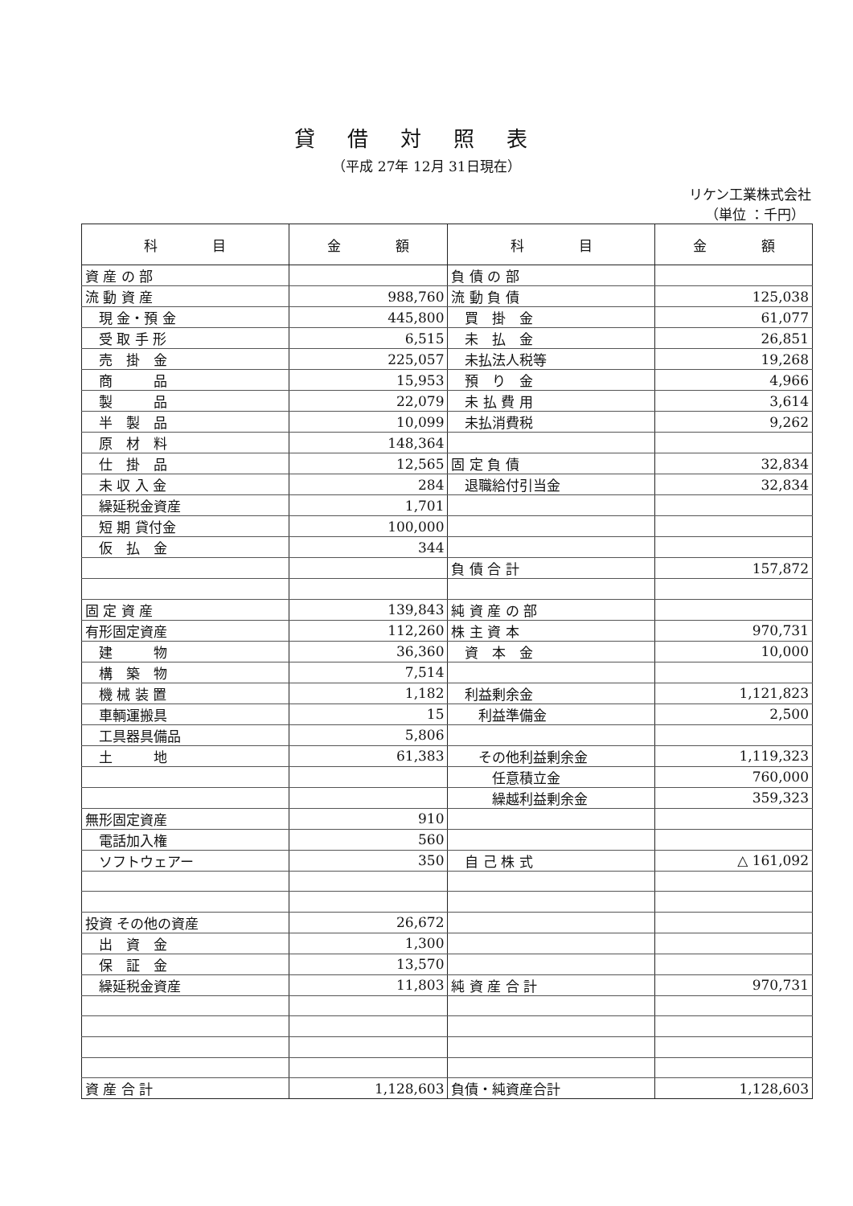貸借対照表
（平成 27年 12月 31日現在）
リケン工業株式会社
（単位 ：千円）
| 科 目 | 金 額 | 科 目 | 金 額 |
| --- | --- | --- | --- |
| 資 産 の 部 | | 負 債 の 部 | |
| 流 動 資 産 | 988,760 | 流 動 負 債 | 125,038 |
| 現 金・預 金 | 445,800 | 買 掛 金 | 61,077 |
| 受 取 手 形 | 6,515 | 未 払 金 | 26,851 |
| 売 掛 金 | 225,057 | 未払法人税等 | 19,268 |
| 商 品 | 15,953 | 預 り 金 | 4,966 |
| 製 品 | 22,079 | 未 払 費 用 | 3,614 |
| 半 製 品 | 10,099 | 未払消費税 | 9,262 |
| 原 材 料 | 148,364 | | |
| 仕 掛 品 | 12,565 | 固 定 負 債 | 32,834 |
| 未 収 入 金 | 284 | 退職給付引当金 | 32,834 |
| 繰延税金資産 | 1,701 | | |
| 短 期 貸付金 | 100,000 | | |
| 仮 払 金 | 344 | | |
| | | 負 債 合 計 | 157,872 |
| 固 定 資 産 | 139,843 | 純 資 産 の 部 | |
| 有形固定資産 | 112,260 | 株 主 資 本 | 970,731 |
| 建 物 | 36,360 | 資 本 金 | 10,000 |
| 構 築 物 | 7,514 | | |
| 機 械 装 置 | 1,182 | 利益剰余金 | 1,121,823 |
| 車輌運搬具 | 15 | 利益準備金 | 2,500 |
| 工具器具備品 | 5,806 | | |
| 土 地 | 61,383 | その他利益剰余金 | 1,119,323 |
| | | 任意積立金 | 760,000 |
| | | 繰越利益剰余金 | 359,323 |
| 無形固定資産 | 910 | | |
| 電話加入権 | 560 | | |
| ソフトウェアー | 350 | 自 己 株 式 | △ 161,092 |
| 投資 その他の資産 | 26,672 | | |
| 出 資 金 | 1,300 | | |
| 保 証 金 | 13,570 | | |
| 繰延税金資産 | 11,803 | 純 資 産 合 計 | 970,731 |
| 資 産 合 計 | 1,128,603 | 負債・純資産合計 | 1,128,603 |